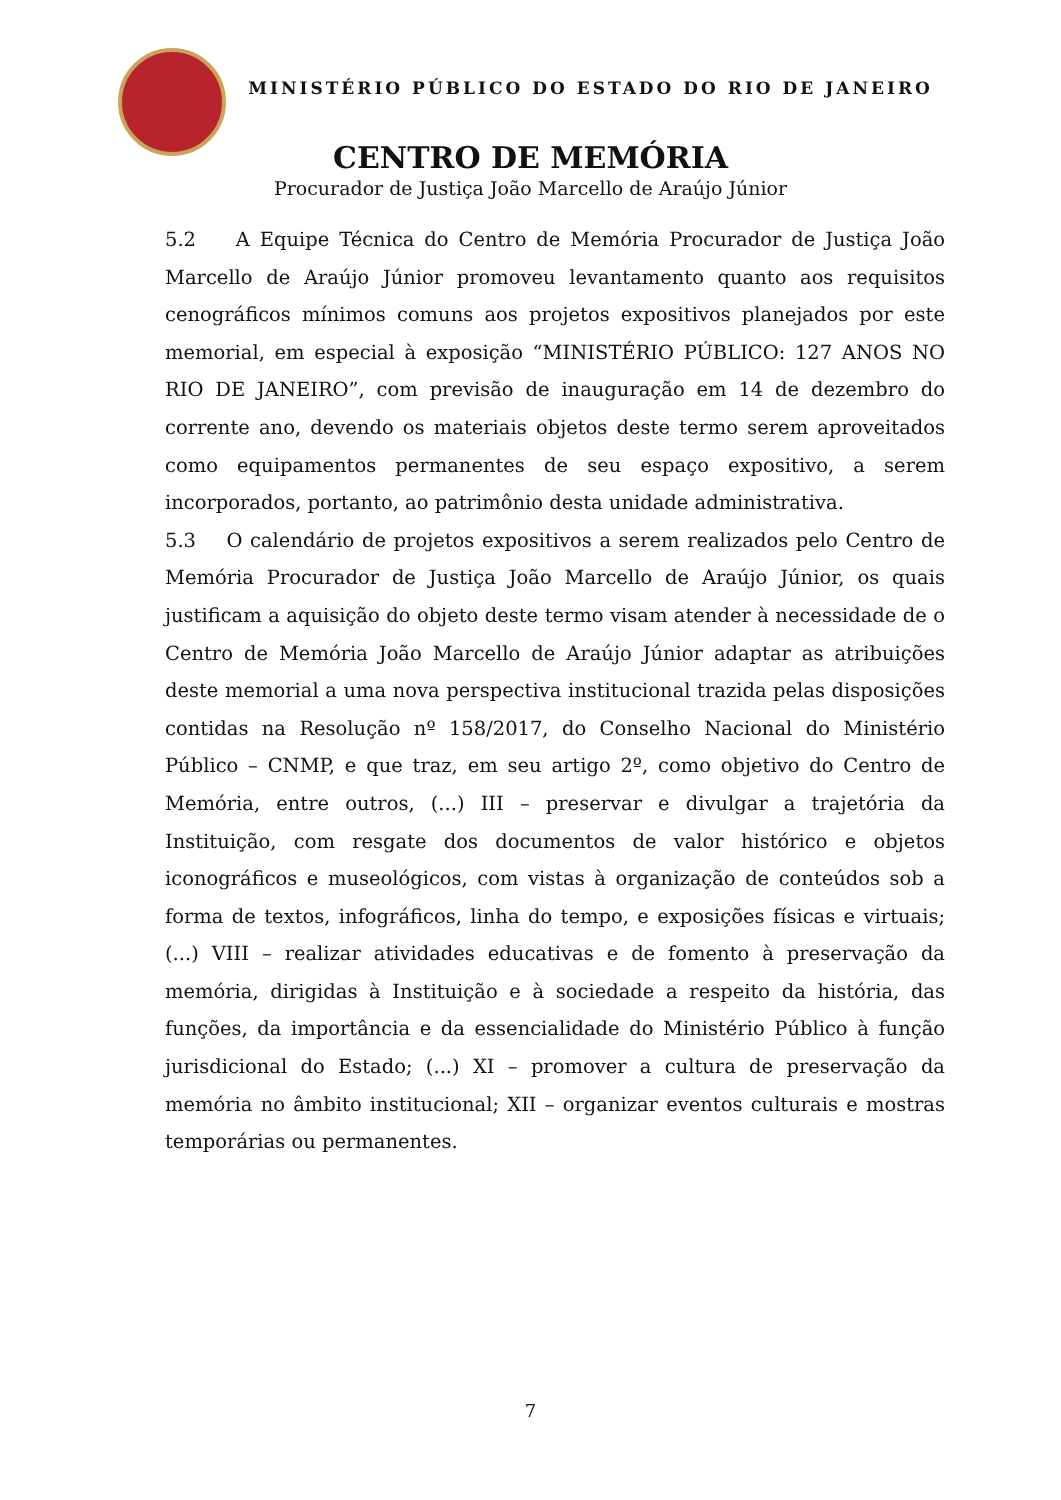MINISTÉRIO PÚBLICO DO ESTADO DO RIO DE JANEIRO
CENTRO DE MEMÓRIA
Procurador de Justiça João Marcello de Araújo Júnior
5.2 A Equipe Técnica do Centro de Memória Procurador de Justiça João Marcello de Araújo Júnior promoveu levantamento quanto aos requisitos cenográficos mínimos comuns aos projetos expositivos planejados por este memorial, em especial à exposição “MINISTÉRIO PÚBLICO: 127 ANOS NO RIO DE JANEIRO”, com previsão de inauguração em 14 de dezembro do corrente ano, devendo os materiais objetos deste termo serem aproveitados como equipamentos permanentes de seu espaço expositivo, a serem incorporados, portanto, ao patrimônio desta unidade administrativa.
5.3 O calendário de projetos expositivos a serem realizados pelo Centro de Memória Procurador de Justiça João Marcello de Araújo Júnior, os quais justificam a aquisição do objeto deste termo visam atender à necessidade de o Centro de Memória João Marcello de Araújo Júnior adaptar as atribuições deste memorial a uma nova perspectiva institucional trazida pelas disposições contidas na Resolução nº 158/2017, do Conselho Nacional do Ministério Público – CNMP, e que traz, em seu artigo 2º, como objetivo do Centro de Memória, entre outros, (...) III – preservar e divulgar a trajetória da Instituição, com resgate dos documentos de valor histórico e objetos iconográficos e museológicos, com vistas à organização de conteúdos sob a forma de textos, infográficos, linha do tempo, e exposições físicas e virtuais; (...) VIII – realizar atividades educativas e de fomento à preservação da memória, dirigidas à Instituição e à sociedade a respeito da história, das funções, da importância e da essencialidade do Ministério Público à função jurisdicional do Estado; (...) XI – promover a cultura de preservação da memória no âmbito institucional; XII – organizar eventos culturais e mostras temporárias ou permanentes.
7